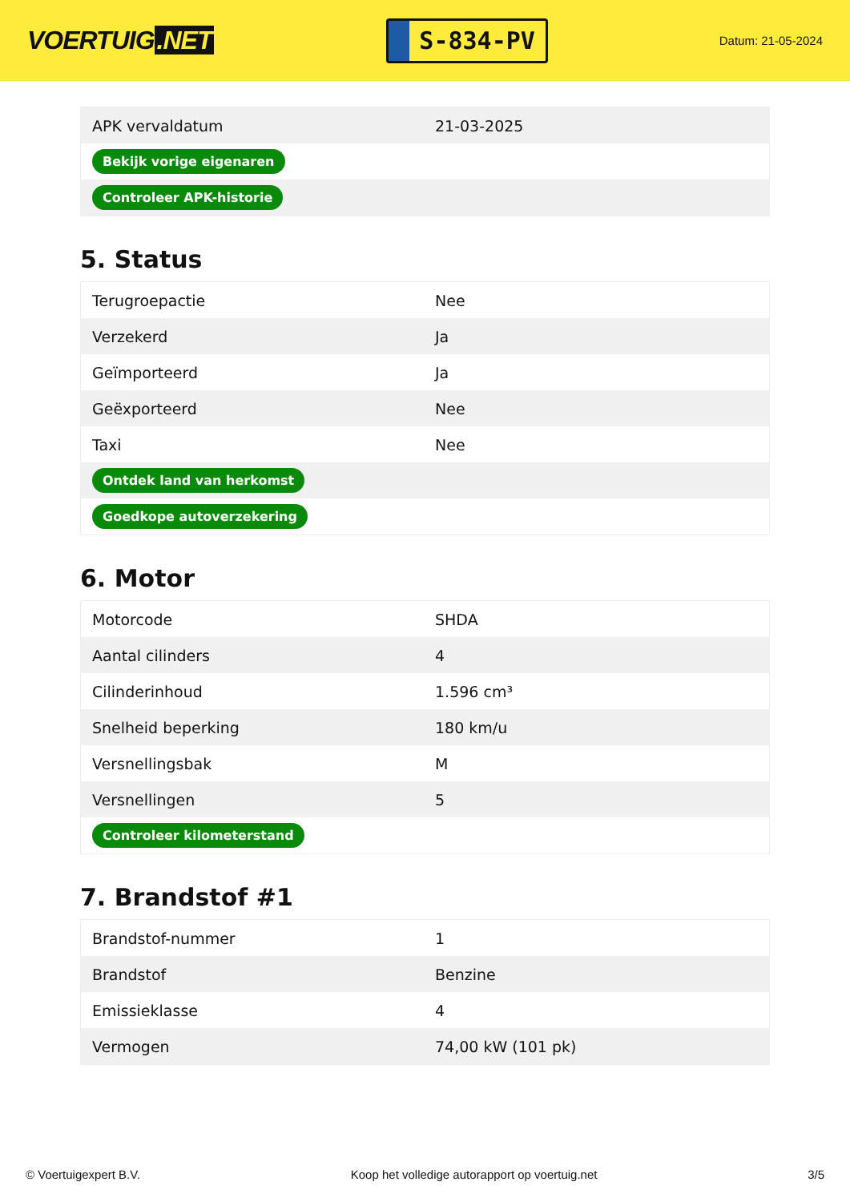VOERTUIG.NET
S-834-PV
Datum: 21-05-2024
| APK vervaldatum | 21-03-2025 |
| Bekijk vorige eigenaren | |
| Controleer APK-historie | |
5. Status
| Terugroepactie | Nee |
| Verzekerd | Ja |
| Geïmporteerd | Ja |
| Geëxporteerd | Nee |
| Taxi | Nee |
| Ontdek land van herkomst | |
| Goedkope autoverzekering | |
6. Motor
| Motorcode | SHDA |
| Aantal cilinders | 4 |
| Cilinderinhoud | 1.596 cm³ |
| Snelheid beperking | 180 km/u |
| Versnellingsbak | M |
| Versnellingen | 5 |
| Controleer kilometerstand | |
7. Brandstof #1
| Brandstof-nummer | 1 |
| Brandstof | Benzine |
| Emissieklasse | 4 |
| Vermogen | 74,00 kW (101 pk) |
© Voertuigexpert B.V. Koop het volledige autorapport op voertuig.net 3/5